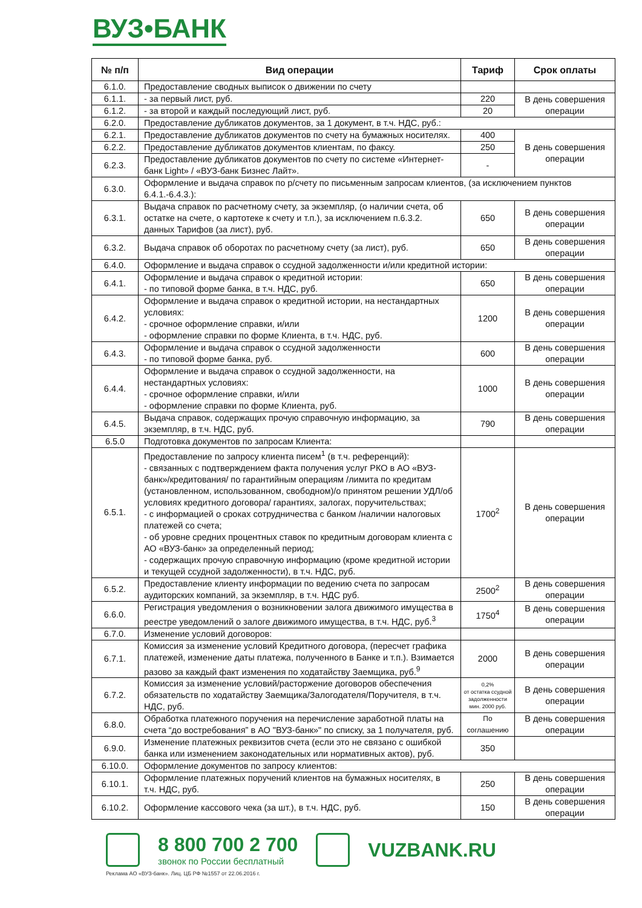ВУЗ•БАНК
| № п/п | Вид операции | Тариф | Срок оплаты |
| --- | --- | --- | --- |
| 6.1.0. | Предоставление сводных выписок о движении по счету | | |
| 6.1.1. | - за первый лист, руб. | 220 | В день совершения операции |
| 6.1.2. | - за второй и каждый последующий лист, руб. | 20 | |
| 6.2.0. | Предоставление дубликатов документов, за 1 документ, в т.ч. НДС, руб.: | | |
| 6.2.1. | Предоставление дубликатов документов по счету на бумажных носителях. | 400 | В день совершения операции |
| 6.2.2. | Предоставление дубликатов документов клиентам, по факсу. | 250 | |
| 6.2.3. | Предоставление дубликатов документов по счету по системе «Интернет-банк Light» / «ВУЗ-банк Бизнес Лайт». | - | |
| 6.3.0. | Оформление и выдача справок по р/счету по письменным запросам клиентов, (за исключением пунктов 6.4.1.-6.4.3.): | | |
| 6.3.1. | Выдача справок по расчетному счету, за экземпляр, (о наличии счета, об остатке на счете, о картотеке к счету и т.п.), за исключением п.6.3.2. данных Тарифов (за лист), руб. | 650 | В день совершения операции |
| 6.3.2. | Выдача справок об оборотах по расчетному счету (за лист), руб. | 650 | В день совершения операции |
| 6.4.0. | Оформление и выдача справок о ссудной задолженности и/или кредитной истории: | | |
| 6.4.1. | Оформление и выдача справок о кредитной истории: - по типовой форме банка, в т.ч. НДС, руб. | 650 | В день совершения операции |
| 6.4.2. | Оформление и выдача справок о кредитной истории, на нестандартных условиях: - срочное оформление справки, и/или - оформление справки по форме Клиента, в т.ч. НДС, руб. | 1200 | В день совершения операции |
| 6.4.3. | Оформление и выдача справок о ссудной задолженности - по типовой форме банка, руб. | 600 | В день совершения операции |
| 6.4.4. | Оформление и выдача справок о ссудной задолженности, на нестандартных условиях: - срочное оформление справки, и/или - оформление справки по форме Клиента, руб. | 1000 | В день совершения операции |
| 6.4.5. | Выдача справок, содержащих прочую справочную информацию, за экземпляр, в т.ч. НДС, руб. | 790 | В день совершения операции |
| 6.5.0 | Подготовка документов по запросам Клиента: | | |
| 6.5.1. | Предоставление по запросу клиента писем<sup>1</sup> (в т.ч. референций): - связанных с подтверждением факта получения услуг РКО в АО «ВУЗ-банк»/кредитования/ по гарантийным операциям /лимита по кредитам (установленном, использованном, свободном)/о принятом решении УДЛ/об условиях кредитного договора/ гарантиях, залогах, поручительствах; - с информацией о сроках сотрудничества с банком /наличии налоговых платежей со счета; - об уровне средних процентных ставок по кредитным договорам клиента с АО «ВУЗ-банк» за определенный период; - содержащих прочую справочную информацию (кроме кредитной истории и текущей ссудной задолженности), в т.ч. НДС, руб. | 1700<sup>2</sup> | В день совершения операции |
| 6.5.2. | Предоставление клиенту информации по ведению счета по запросам аудиторских компаний, за экземпляр, в т.ч. НДС руб. | 2500<sup>2</sup> | В день совершения операции |
| 6.6.0. | Регистрация уведомления о возникновении залога движимого имущества в реестре уведомлений о залоге движимого имущества, в т.ч. НДС, руб.<sup>3</sup> | 1750<sup>4</sup> | В день совершения операции |
| 6.7.0. | Изменение условий договоров: | | |
| 6.7.1. | Комиссия за изменение условий Кредитного договора, (пересчет графика платежей, изменение даты платежа, полученного в Банке и т.п.). Взимается разово за каждый факт изменения по ходатайству Заемщика, руб.<sup>9</sup> | 2000 | В день совершения операции |
| 6.7.2. | Комиссия за изменение условий/расторжение договоров обеспечения обязательств по ходатайству Заемщика/Залогодателя/Поручителя, в т.ч. НДС, руб. | 0,2% от остатка ссудной задолженности мин. 2000 руб. | В день совершения операции |
| 6.8.0. | Обработка платежного поручения на перечисление заработной платы на счета “до востребования” в АО "ВУЗ-банк»" по списку, за 1 получателя, руб. | По соглашению | В день совершения операции |
| 6.9.0. | Изменение платежных реквизитов счета (если это не связано с ошибкой банка или изменением законодательных или нормативных актов), руб. | 350 | |
| 6.10.0. | Оформление документов по запросу клиентов: | | |
| 6.10.1. | Оформление платежных поручений клиентов на бумажных носителях, в т.ч. НДС, руб. | 250 | В день совершения операции |
| 6.10.2. | Оформление кассового чека (за шт.), в т.ч. НДС, руб. | 150 | В день совершения операции |
8 800 700 2 700
звонок по России бесплатный
VUZBANK.RU
Реклама АО «ВУЗ-банк». Лиц. ЦБ РФ №1557 от 22.06.2016 г.